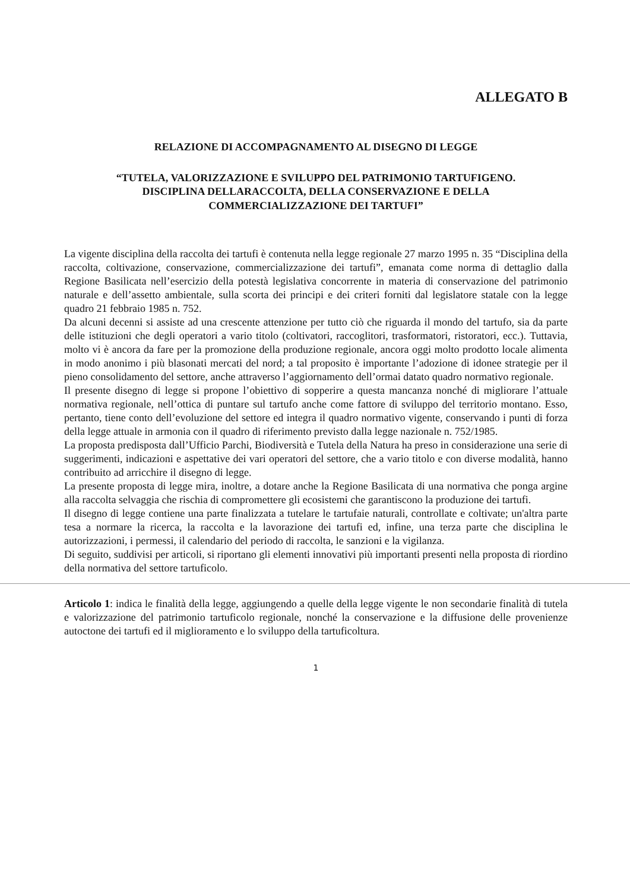ALLEGATO B
RELAZIONE DI ACCOMPAGNAMENTO AL DISEGNO DI LEGGE
“TUTELA, VALORIZZAZIONE E SVILUPPO DEL PATRIMONIO TARTUFIGENO.
DISCIPLINA DELLARACCOLTA, DELLA CONSERVAZIONE E DELLA
COMMERCIALIZZAZIONE DEI TARTUFI”
La vigente disciplina della raccolta dei tartufi è contenuta nella legge regionale 27 marzo 1995 n. 35 “Disciplina della raccolta, coltivazione, conservazione, commercializzazione dei tartufi”, emanata come norma di dettaglio dalla Regione Basilicata nell’esercizio della potestà legislativa concorrente in materia di conservazione del patrimonio naturale e dell’assetto ambientale, sulla scorta dei principi e dei criteri forniti dal legislatore statale con la legge quadro 21 febbraio 1985 n. 752.
Da alcuni decenni si assiste ad una crescente attenzione per tutto ciò che riguarda il mondo del tartufo, sia da parte delle istituzioni che degli operatori a vario titolo (coltivatori, raccoglitori, trasformatori, ristoratori, ecc.). Tuttavia, molto vi è ancora da fare per la promozione della produzione regionale, ancora oggi molto prodotto locale alimenta in modo anonimo i più blasonati mercati del nord; a tal proposito è importante l’adozione di idonee strategie per il pieno consolidamento del settore, anche attraverso l’aggiornamento dell’ormai datato quadro normativo regionale.
Il presente disegno di legge si propone l’obiettivo di sopperire a questa mancanza nonché di migliorare l’attuale normativa regionale, nell’ottica di puntare sul tartufo anche come fattore di sviluppo del territorio montano. Esso, pertanto, tiene conto dell’evoluzione del settore ed integra il quadro normativo vigente, conservando i punti di forza della legge attuale in armonia con il quadro di riferimento previsto dalla legge nazionale n. 752/1985.
La proposta predisposta dall’Ufficio Parchi, Biodiversità e Tutela della Natura ha preso in considerazione una serie di suggerimenti, indicazioni e aspettative dei vari operatori del settore, che a vario titolo e con diverse modalità, hanno contribuito ad arricchire il disegno di legge.
La presente proposta di legge mira, inoltre, a dotare anche la Regione Basilicata di una normativa che ponga argine alla raccolta selvaggia che rischia di compromettere gli ecosistemi che garantiscono la produzione dei tartufi.
Il disegno di legge contiene una parte finalizzata a tutelare le tartufaie naturali, controllate e coltivate; un'altra parte tesa a normare la ricerca, la raccolta e la lavorazione dei tartufi ed, infine, una terza parte che disciplina le autorizzazioni, i permessi, il calendario del periodo di raccolta, le sanzioni e la vigilanza.
Di seguito, suddivisi per articoli, si riportano gli elementi innovativi più importanti presenti nella proposta di riordino della normativa del settore tartuficolo.
Articolo 1: indica le finalità della legge, aggiungendo a quelle della legge vigente le non secondarie finalità di tutela e valorizzazione del patrimonio tartuficolo regionale, nonché la conservazione e la diffusione delle provenienze autoctone dei tartufi ed il miglioramento e lo sviluppo della tartuficoltura.
1